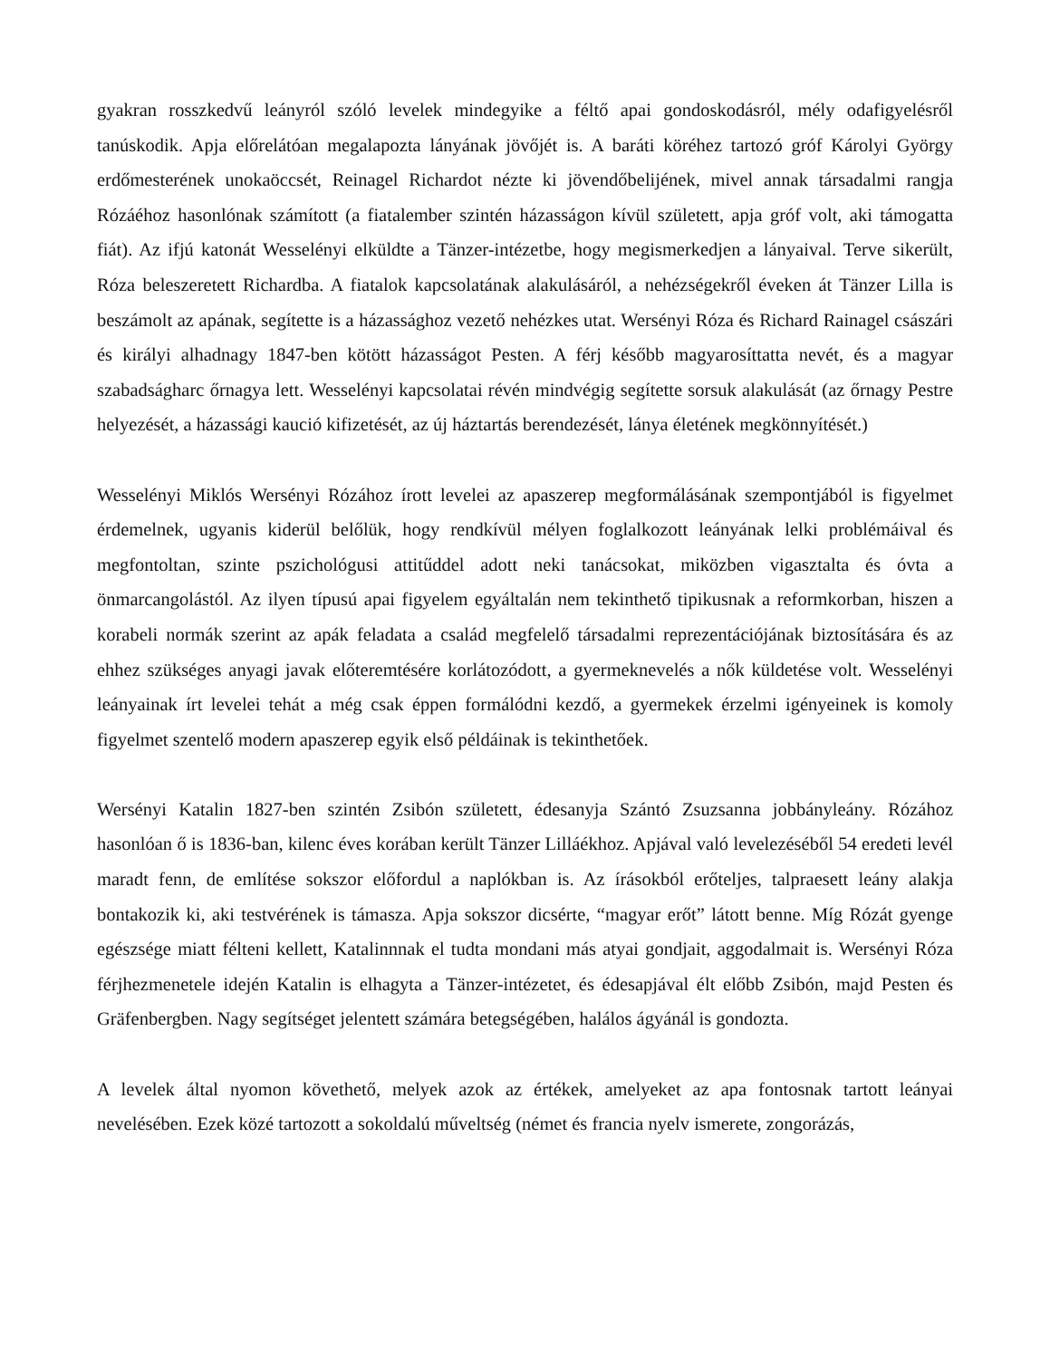gyakran rosszkedvű leányról szóló levelek mindegyike a féltő apai gondoskodásról, mély odafigyelésről tanúskodik. Apja előrelátóan megalapozta lányának jövőjét is. A baráti köréhez tartozó gróf Károlyi György erdőmesterének unokaöccsét, Reinagel Richardot nézte ki jövendőbelijének, mivel annak társadalmi rangja Rózáéhoz hasonlónak számított (a fiatalember szintén házasságon kívül született, apja gróf volt, aki támogatta fiát). Az ifjú katonát Wesselényi elküldte a Tänzer-intézetbe, hogy megismerkedjen a lányaival. Terve sikerült, Róza beleszeretett Richardba. A fiatalok kapcsolatának alakulásáról, a nehézségekről éveken át Tänzer Lilla is beszámolt az apának, segítette is a házassághoz vezető nehézkes utat. Wersényi Róza és Richard Rainagel császári és királyi alhadnagy 1847-ben kötött házasságot Pesten. A férj később magyarosíttatta nevét, és a magyar szabadságharc őrnagya lett. Wesselényi kapcsolatai révén mindvégig segítette sorsuk alakulását (az őrnagy Pestre helyezését, a házassági kaució kifizetését, az új háztartás berendezését, lánya életének megkönnyítését.)
Wesselényi Miklós Wersényi Rózához írott levelei az apaszerep megformálásának szempontjából is figyelmet érdemelnek, ugyanis kiderül belőlük, hogy rendkívül mélyen foglalkozott leányának lelki problémáival és megfontoltan, szinte pszichológusi attitűddel adott neki tanácsokat, miközben vigasztalta és óvta a önmarcangolástól. Az ilyen típusú apai figyelem egyáltalán nem tekinthető tipikusnak a reformkorban, hiszen a korabeli normák szerint az apák feladata a család megfelelő társadalmi reprezentációjának biztosítására és az ehhez szükséges anyagi javak előteremtésére korlátozódott, a gyermeknevelés a nők küldetése volt. Wesselényi leányainak írt levelei tehát a még csak éppen formálódni kezdő, a gyermekek érzelmi igényeinek is komoly figyelmet szentelő modern apaszerep egyik első példáinak is tekinthetőek.
Wersényi Katalin 1827-ben szintén Zsibón született, édesanyja Szántó Zsuzsanna jobbányleány. Rózához hasonlóan ő is 1836-ban, kilenc éves korában került Tänzer Lilláékhoz. Apjával való levelezéséből 54 eredeti levél maradt fenn, de említése sokszor előfordul a naplókban is. Az írásokból erőteljes, talpraesett leány alakja bontakozik ki, aki testvérének is támasza. Apja sokszor dicsérte, “magyar erőt” látott benne. Míg Rózát gyenge egészsége miatt félteni kellett, Katalinnnak el tudta mondani más atyai gondjait, aggodalmait is. Wersényi Róza férjhezmenetele idején Katalin is elhagyta a Tänzer-intézetet, és édesapjával élt előbb Zsibón, majd Pesten és Gräfenbergben. Nagy segítséget jelentett számára betegségében, halálos ágyánál is gondozta.
A levelek által nyomon követhető, melyek azok az értékek, amelyeket az apa fontosnak tartott leányai nevelésében. Ezek közé tartozott a sokoldalú műveltség (német és francia nyelv ismerete, zongorázás,